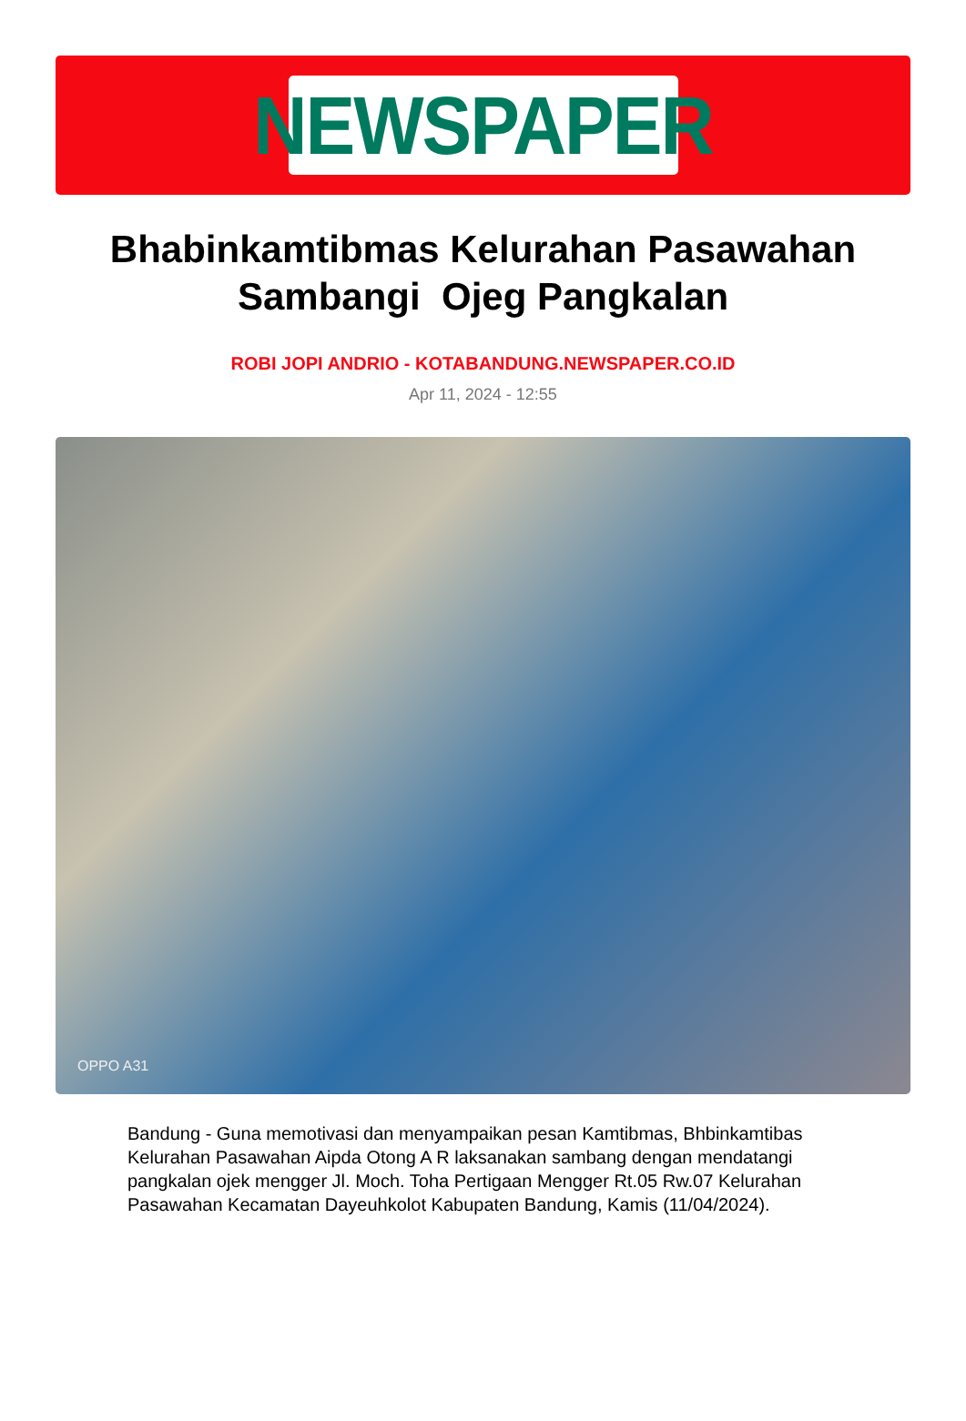NEWSPAPER
Bhabinkamtibmas Kelurahan Pasawahan Sambangi Ojeg Pangkalan
ROBI JOPI ANDRIO - KOTABANDUNG.NEWSPAPER.CO.ID
Apr 11, 2024 - 12:55
OPPO A31
Bandung - Guna memotivasi dan menyampaikan pesan Kamtibmas, Bhbinkamtibas Kelurahan Pasawahan Aipda Otong A R laksanakan sambang dengan mendatangi pangkalan ojek mengger Jl. Moch. Toha Pertigaan Mengger Rt.05 Rw.07 Kelurahan Pasawahan Kecamatan Dayeuhkolot Kabupaten Bandung, Kamis (11/04/2024).